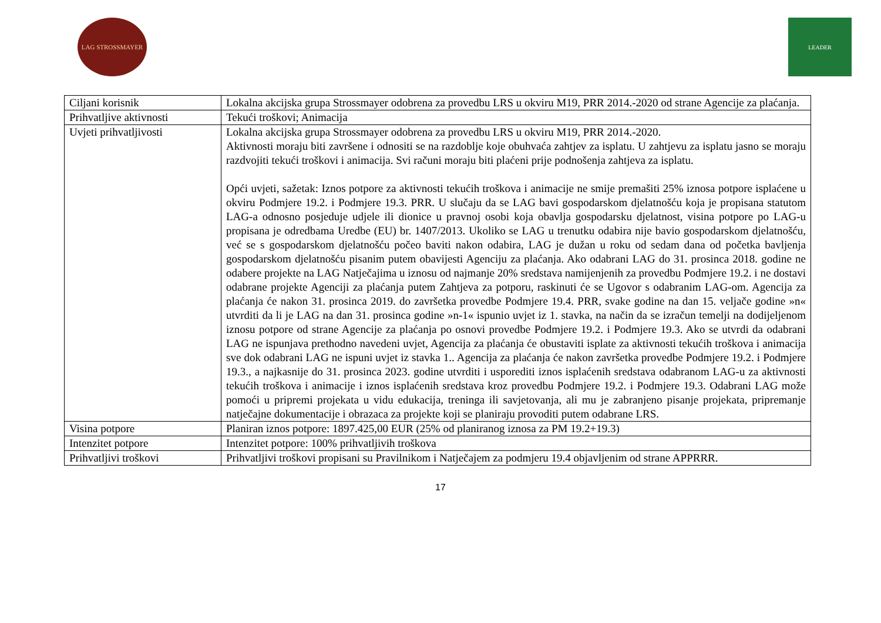LAG STROSSMAYER LEADER
| Ciljani korisnik | Lokalna akcijska grupa Strossmayer odobrena za provedbu LRS u okviru M19, PRR 2014.-2020 od strane Agencije za plaćanja. |
| Prihvatljive aktivnosti | Tekući troškovi; Animacija |
| Uvjeti prihvatljivosti | Lokalna akcijska grupa Strossmayer odobrena za provedbu LRS u okviru M19, PRR 2014.-2020. Aktivnosti moraju biti završene i odnositi se na razdoblje koje obuhvaća zahtjev za isplatu. U zahtjevu za isplatu jasno se moraju razdvojiti tekući troškovi i animacija. Svi računi moraju biti plaćeni prije podnošenja zahtjeva za isplatu. Opći uvjeti, sažetak: Iznos potpore za aktivnosti tekućih troškova i animacije ne smije premašiti 25% iznosa potpore isplaćene u okviru Podmjere 19.2. i Podmjere 19.3. PRR. U slučaju da se LAG bavi gospodarskom djelatnošću koja je propisana statutom LAG-a odnosno posjeduje udjele ili dionice u pravnoj osobi koja obavlja gospodarsku djelatnost, visina potpore po LAG-u propisana je odredbama Uredbe (EU) br. 1407/2013. Ukoliko se LAG u trenutku odabira nije bavio gospodarskom djelatnošću, već se s gospodarskom djelatnošću počeo baviti nakon odabira, LAG je dužan u roku od sedam dana od početka bavljenja gospodarskom djelatnošću pisanim putem obavijesti Agenciju za plaćanja. Ako odabrani LAG do 31. prosinca 2018. godine ne odabere projekte na LAG Natječajima u iznosu od najmanje 20% sredstava namijenjenih za provedbu Podmjere 19.2. i ne dostavi odabrane projekte Agenciji za plaćanja putem Zahtjeva za potporu, raskinuti će se Ugovor s odabranim LAG-om. Agencija za plaćanja će nakon 31. prosinca 2019. do završetka provedbe Podmjere 19.4. PRR, svake godine na dan 15. veljače godine »n« utvrditi da li je LAG na dan 31. prosinca godine »n-1« ispunio uvjet iz 1. stavka, na način da se izračun temelji na dodijeljenom iznosu potpore od strane Agencije za plaćanja po osnovi provedbe Podmjere 19.2. i Podmjere 19.3. Ako se utvrdi da odabrani LAG ne ispunjava prethodno navedeni uvjet, Agencija za plaćanja će obustaviti isplate za aktivnosti tekućih troškova i animacija sve dok odabrani LAG ne ispuni uvjet iz stavka 1.. Agencija za plaćanja će nakon završetka provedbe Podmjere 19.2. i Podmjere 19.3., a najkasnije do 31. prosinca 2023. godine utvrditi i usporediti iznos isplaćenih sredstava odabranom LAG-u za aktivnosti tekućih troškova i animacije i iznos isplaćenih sredstava kroz provedbu Podmjere 19.2. i Podmjere 19.3. Odabrani LAG može pomoći u pripremi projekata u vidu edukacija, treninga ili savjetovanja, ali mu je zabranjeno pisanje projekata, pripremanje natječajne dokumentacije i obrazaca za projekte koji se planiraju provoditi putem odabrane LRS. |
| Visina potpore | Planiran iznos potpore: 1897.425,00 EUR (25% od planiranog iznosa za PM 19.2+19.3) |
| Intenzitet potpore | Intenzitet potpore: 100% prihvatljivih troškova |
| Prihvatljivi troškovi | Prihvatljivi troškovi propisani su Pravilnikom i Natječajem za podmjeru 19.4 objavljenim od strane APPRRR. |
17